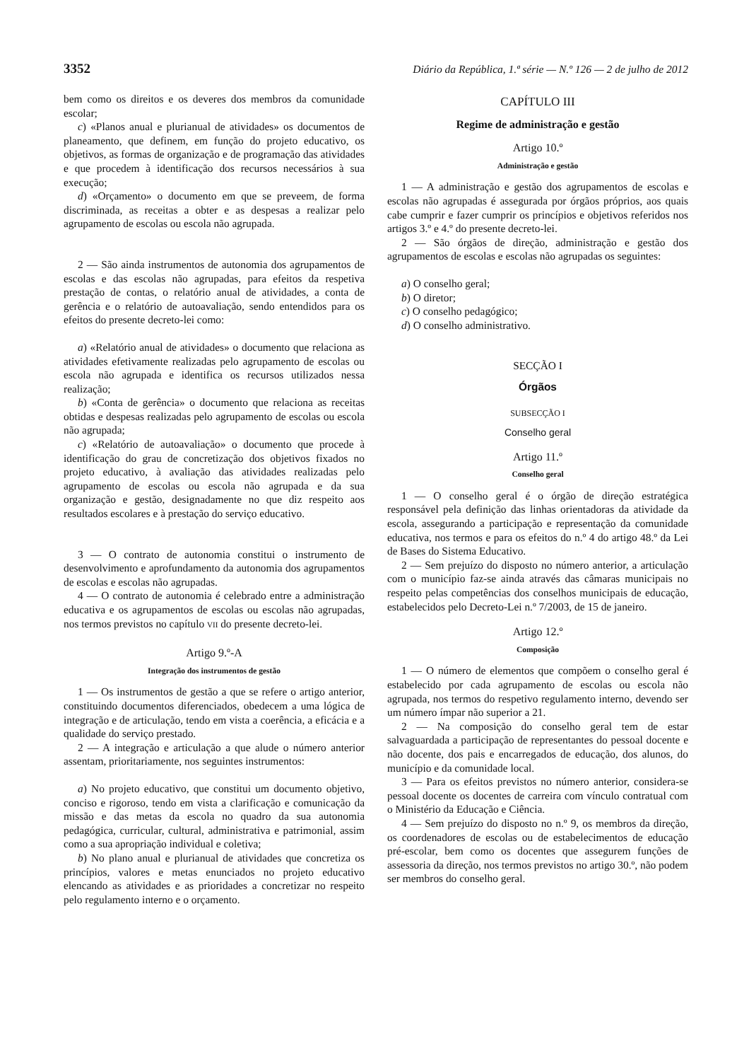3352 Diário da República, 1.ª série — N.º 126 — 2 de julho de 2012
bem como os direitos e os deveres dos membros da comunidade escolar;
c) «Planos anual e plurianual de atividades» os documentos de planeamento, que definem, em função do projeto educativo, os objetivos, as formas de organização e de programação das atividades e que procedem à identificação dos recursos necessários à sua execução;
d) «Orçamento» o documento em que se preveem, de forma discriminada, as receitas a obter e as despesas a realizar pelo agrupamento de escolas ou escola não agrupada.
2 — São ainda instrumentos de autonomia dos agrupamentos de escolas e das escolas não agrupadas, para efeitos da respetiva prestação de contas, o relatório anual de atividades, a conta de gerência e o relatório de autoavaliação, sendo entendidos para os efeitos do presente decreto-lei como:
a) «Relatório anual de atividades» o documento que relaciona as atividades efetivamente realizadas pelo agrupamento de escolas ou escola não agrupada e identifica os recursos utilizados nessa realização;
b) «Conta de gerência» o documento que relaciona as receitas obtidas e despesas realizadas pelo agrupamento de escolas ou escola não agrupada;
c) «Relatório de autoavaliação» o documento que procede à identificação do grau de concretização dos objetivos fixados no projeto educativo, à avaliação das atividades realizadas pelo agrupamento de escolas ou escola não agrupada e da sua organização e gestão, designadamente no que diz respeito aos resultados escolares e à prestação do serviço educativo.
3 — O contrato de autonomia constitui o instrumento de desenvolvimento e aprofundamento da autonomia dos agrupamentos de escolas e escolas não agrupadas.
4 — O contrato de autonomia é celebrado entre a administração educativa e os agrupamentos de escolas ou escolas não agrupadas, nos termos previstos no capítulo VII do presente decreto-lei.
Artigo 9.º-A
Integração dos instrumentos de gestão
1 — Os instrumentos de gestão a que se refere o artigo anterior, constituindo documentos diferenciados, obedecem a uma lógica de integração e de articulação, tendo em vista a coerência, a eficácia e a qualidade do serviço prestado.
2 — A integração e articulação a que alude o número anterior assentam, prioritariamente, nos seguintes instrumentos:
a) No projeto educativo, que constitui um documento objetivo, conciso e rigoroso, tendo em vista a clarificação e comunicação da missão e das metas da escola no quadro da sua autonomia pedagógica, curricular, cultural, administrativa e patrimonial, assim como a sua apropriação individual e coletiva;
b) No plano anual e plurianual de atividades que concretiza os princípios, valores e metas enunciados no projeto educativo elencando as atividades e as prioridades a concretizar no respeito pelo regulamento interno e o orçamento.
CAPÍTULO III
Regime de administração e gestão
Artigo 10.º
Administração e gestão
1 — A administração e gestão dos agrupamentos de escolas e escolas não agrupadas é assegurada por órgãos próprios, aos quais cabe cumprir e fazer cumprir os princípios e objetivos referidos nos artigos 3.º e 4.º do presente decreto-lei.
2 — São órgãos de direção, administração e gestão dos agrupamentos de escolas e escolas não agrupadas os seguintes:
a) O conselho geral;
b) O diretor;
c) O conselho pedagógico;
d) O conselho administrativo.
SECÇÃO I
Órgãos
SUBSECÇÃO I
Conselho geral
Artigo 11.º
Conselho geral
1 — O conselho geral é o órgão de direção estratégica responsável pela definição das linhas orientadoras da atividade da escola, assegurando a participação e representação da comunidade educativa, nos termos e para os efeitos do n.º 4 do artigo 48.º da Lei de Bases do Sistema Educativo.
2 — Sem prejuízo do disposto no número anterior, a articulação com o município faz-se ainda através das câmaras municipais no respeito pelas competências dos conselhos municipais de educação, estabelecidos pelo Decreto-Lei n.º 7/2003, de 15 de janeiro.
Artigo 12.º
Composição
1 — O número de elementos que compõem o conselho geral é estabelecido por cada agrupamento de escolas ou escola não agrupada, nos termos do respetivo regulamento interno, devendo ser um número ímpar não superior a 21.
2 — Na composição do conselho geral tem de estar salvaguardada a participação de representantes do pessoal docente e não docente, dos pais e encarregados de educação, dos alunos, do município e da comunidade local.
3 — Para os efeitos previstos no número anterior, considera-se pessoal docente os docentes de carreira com vínculo contratual com o Ministério da Educação e Ciência.
4 — Sem prejuízo do disposto no n.º 9, os membros da direção, os coordenadores de escolas ou de estabelecimentos de educação pré-escolar, bem como os docentes que assegurem funções de assessoria da direção, nos termos previstos no artigo 30.º, não podem ser membros do conselho geral.